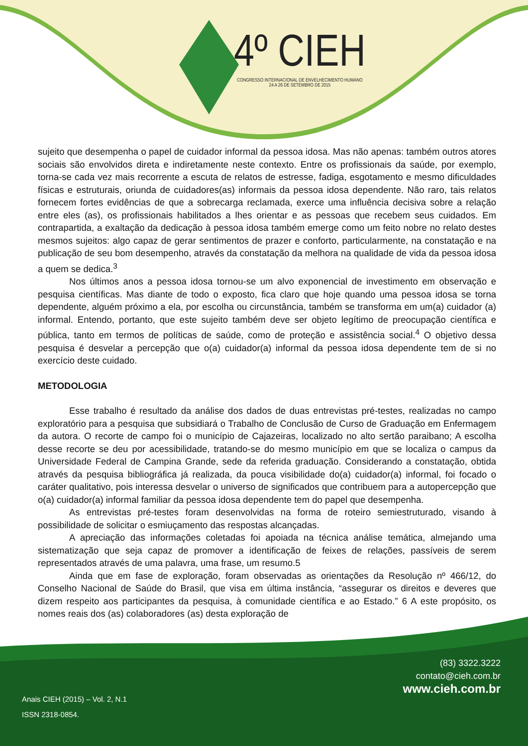4º CIEH
CONGRESSO INTERNACIONAL DE ENVELHECIMENTO HUMANO
24 A 26 DE SETEMBRO DE 2015
sujeito que desempenha o papel de cuidador informal da pessoa idosa. Mas não apenas: também outros atores sociais são envolvidos direta e indiretamente neste contexto. Entre os profissionais da saúde, por exemplo, torna-se cada vez mais recorrente a escuta de relatos de estresse, fadiga, esgotamento e mesmo dificuldades físicas e estruturais, oriunda de cuidadores(as) informais da pessoa idosa dependente. Não raro, tais relatos fornecem fortes evidências de que a sobrecarga reclamada, exerce uma influência decisiva sobre a relação entre eles (as), os profissionais habilitados a lhes orientar e as pessoas que recebem seus cuidados. Em contrapartida, a exaltação da dedicação à pessoa idosa também emerge como um feito nobre no relato destes mesmos sujeitos: algo capaz de gerar sentimentos de prazer e conforto, particularmente, na constatação e na publicação de seu bom desempenho, através da constatação da melhora na qualidade de vida da pessoa idosa a quem se dedica.<sup>3</sup>
Nos últimos anos a pessoa idosa tornou-se um alvo exponencial de investimento em observação e pesquisa científicas. Mas diante de todo o exposto, fica claro que hoje quando uma pessoa idosa se torna dependente, alguém próximo a ela, por escolha ou circunstância, também se transforma em um(a) cuidador (a) informal. Entendo, portanto, que este sujeito também deve ser objeto legítimo de preocupação científica e pública, tanto em termos de políticas de saúde, como de proteção e assistência social.<sup>4</sup> O objetivo dessa pesquisa é desvelar a percepção que o(a) cuidador(a) informal da pessoa idosa dependente tem de si no exercício deste cuidado.
METODOLOGIA
Esse trabalho é resultado da análise dos dados de duas entrevistas pré-testes, realizadas no campo exploratório para a pesquisa que subsidiará o Trabalho de Conclusão de Curso de Graduação em Enfermagem da autora. O recorte de campo foi o município de Cajazeiras, localizado no alto sertão paraibano; A escolha desse recorte se deu por acessibilidade, tratando-se do mesmo município em que se localiza o campus da Universidade Federal de Campina Grande, sede da referida graduação. Considerando a constatação, obtida através da pesquisa bibliográfica já realizada, da pouca visibilidade do(a) cuidador(a) informal, foi focado o caráter qualitativo, pois interessa desvelar o universo de significados que contribuem para a autopercepção que o(a) cuidador(a) informal familiar da pessoa idosa dependente tem do papel que desempenha.
As entrevistas pré-testes foram desenvolvidas na forma de roteiro semiestruturado, visando à possibilidade de solicitar o esmiuçamento das respostas alcançadas.
A apreciação das informações coletadas foi apoiada na técnica análise temática, almejando uma sistematização que seja capaz de promover a identificação de feixes de relações, passíveis de serem representados através de uma palavra, uma frase, um resumo.5
Ainda que em fase de exploração, foram observadas as orientações da Resolução nº 466/12, do Conselho Nacional de Saúde do Brasil, que visa em última instância, “assegurar os direitos e deveres que dizem respeito aos participantes da pesquisa, à comunidade científica e ao Estado.” 6 A este propósito, os nomes reais dos (as) colaboradores (as) desta exploração de
(83) 3322.3222
contato@cieh.com.br
www.cieh.com.br
Anais CIEH (2015) – Vol. 2, N.1
ISSN 2318-0854.